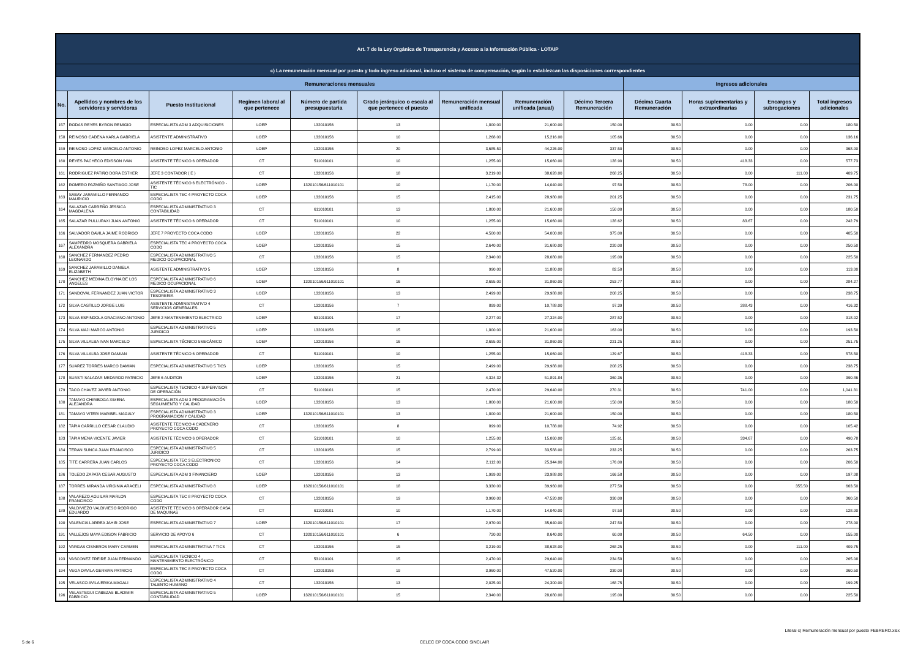| Art. 7 de la Ley Orgánica de Transparencia y Acceso a la Información Pública - LOTAIP | | | | | | | | | | | | |
| c) La remuneración mensual por puesto y todo ingreso adicional, incluso el sistema de compensación, según lo establezcan las disposiciones correspondientes | | | | | | | | | | | | |
| Remuneraciones mensuales | | | | | | | | | Ingresos adicionales | | | |
| No. | Apellidos y nombres de los servidores y servidoras | Puesto Institucional | Regimen laboral al que pertenece | Número de partida presupuestaria | Grado jerárquico o escala al que pertenece el puesto | Remuneración mensual unificada | Remuneración unificada (anual) | Décimo Tercera Remuneración | Décima Cuarta Remuneración | Horas suplementarias y extraordinarias | Encargos y subrogaciones | Total ingresos adicionales |
| 157 | RODAS REYES BYRON REMIGIO | ESPECIALISTA ADM 3 ADQUISICIONES | LOEP | 132010156 | 13 | 1,800.00 | 21,600.00 | 150.00 | 30.50 | 0.00 | 0.00 | 180.50 |
| 158 | REINOSO CADENA KARLA GABRIELA | ASISTENTE ADMINISTRATIVO | LOEP | 132010156 | 10 | 1,268.00 | 15,216.00 | 105.66 | 30.50 | 0.00 | 0.00 | 136.16 |
| 159 | REINOSO LOPEZ MARCELO ANTONIO | REINOSO LOPEZ MARCELO ANTONIO | LOEP | 132010156 | 20 | 3,685.50 | 44,226.00 | 337.50 | 30.50 | 0.00 | 0.00 | 368.00 |
| 160 | REYES PACHECO EDISSON IVAN | ASISTENTE TÉCNICO 6 OPERADOR | CT | 511010101 | 10 | 1,255.00 | 15,060.00 | 128.90 | 30.50 | 418.33 | 0.00 | 577.73 |
| 161 | RODRIGUEZ PATIÑO DORA ESTHER | JEFE 3 CONTADOR ( E ) | CT | 132010156 | 18 | 3,219.00 | 38,628.00 | 268.25 | 30.50 | 0.00 | 111.00 | 409.75 |
| 162 | ROMERO PAZMIÑO SANTIAGO JOSE | ASISTENTE TÉCNICO 6 ELECTRÓNICO - TIC | LOEP | 132010156/611010101 | 10 | 1,170.00 | 14,040.00 | 97.50 | 30.50 | 78.00 | 0.00 | 206.00 |
| 163 | SABAY JARAMILLO FERNANDO MAURICIO | ESPECIALISTA TEC 4 PROYECTO COCA CODO | LOEP | 132010156 | 15 | 2,415.00 | 28,980.00 | 201.25 | 30.50 | 0.00 | 0.00 | 231.75 |
| 164 | SALAZAR CARREÑO JESSICA MAGDALENA | ESPECIALISTA ADMINISTRATIVO 3 CONTABILIDAD | CT | 611010101 | 13 | 1,800.00 | 21,600.00 | 150.00 | 30.50 | 0.00 | 0.00 | 180.50 |
| 165 | SALAZAR PULLUPAXI JUAN ANTONIO | ASISTENTE TÉCNICO 6 OPERADOR | CT | 511010101 | 10 | 1,255.00 | 15,060.00 | 128.62 | 30.50 | 83.67 | 0.00 | 242.79 |
| 166 | SALVADOR DAVILA JAIME RODRIGO | JEFE 7 PROYECTO COCA CODO | LOEP | 132010156 | 22 | 4,500.00 | 54,000.00 | 375.00 | 30.50 | 0.00 | 0.00 | 405.50 |
| 167 | SAMPEDRO MOSQUERA GABRIELA ALEXANDRA | ESPECIALISTA TEC 4 PROYECTO COCA CODO | LOEP | 132010156 | 15 | 2,640.00 | 31,680.00 | 220.00 | 30.50 | 0.00 | 0.00 | 250.50 |
| 168 | SANCHEZ FERNANDEZ PEDRO LEONARDO | ESPECIALISTA ADMINISTRATIVO 5 MEDICO OCUPACIONAL | CT | 132010156 | 15 | 2,340.00 | 28,080.00 | 195.00 | 30.50 | 0.00 | 0.00 | 225.50 |
| 169 | SANCHEZ JARAMILLO DANIELA ELIZABETH | ASISTENTE ADMINISTRATIVO 5 | LOEP | 132010156 | 8 | 990.00 | 11,880.00 | 82.50 | 30.50 | 0.00 | 0.00 | 113.00 |
| 170 | SANCHEZ MEDINA ELOYNA DE LOS ANGELES | ESPECIALISTA ADMINISTRATIVO 6 MEDICO OCUPACIONAL | LOEP | 132010156/611010101 | 16 | 2,655.00 | 31,860.00 | 253.77 | 30.50 | 0.00 | 0.00 | 284.27 |
| 171 | SANDOVAL FERNANDEZ JUAN VICTOR | ESPECIALISTA ADMINISTRATIVO 3 TESORERIA | LOEP | 132010156 | 13 | 2,499.00 | 29,988.00 | 208.25 | 30.50 | 0.00 | 0.00 | 238.75 |
| 172 | SILVA CASTILLO JORGE LUIS | ASISTENTE ADMINISTRATIVO 4 SERVICIOS GENERALES | CT | 132010156 | 7 | 899.00 | 10,788.00 | 97.39 | 30.50 | 288.43 | 0.00 | 416.32 |
| 173 | SILVA ESPINDOLA GRACIANO ANTONIO | JEFE 2 MANTENIMIENTO ELECTRICO | LOEP | 531010101 | 17 | 2,277.00 | 27,324.00 | 287.52 | 30.50 | 0.00 | 0.00 | 318.02 |
| 174 | SILVA MAJI MARCO ANTONIO | ESPECIALISTA ADMINISTRATIVO 5 JURIDICO | LOEP | 132010156 | 15 | 1,800.00 | 21,600.00 | 163.00 | 30.50 | 0.00 | 0.00 | 193.50 |
| 175 | SILVA VILLALBA IVAN MARCELO | ESPECIALISTA TÉCNICO 5MECÁNICO | LOEP | 132010156 | 16 | 2,655.00 | 31,860.00 | 221.25 | 30.50 | 0.00 | 0.00 | 251.75 |
| 176 | SILVA VILLALBA JOSE DAMIAN | ASISTENTE TÉCNICO 6 OPERADOR | CT | 511010101 | 10 | 1,255.00 | 15,060.00 | 129.67 | 30.50 | 418.33 | 0.00 | 578.50 |
| 177 | SUAREZ TORRES MARCO DAMIAN | ESPECIALISTA ADMINISTRATIVO 5 TICS | LOEP | 132010156 | 15 | 2,499.00 | 29,988.00 | 208.25 | 30.50 | 0.00 | 0.00 | 238.75 |
| 178 | SUASTI SALAZAR MEDARDO PATRICIO | JEFE 6 AUDITOR | LOEP | 132010156 | 21 | 4,324.32 | 51,891.84 | 360.36 | 30.50 | 0.00 | 0.00 | 390.86 |
| 179 | TACO CHAVEZ JAVIER ANTONIO | ESPECIALISTA TECNICO 4 SUPERVISOR DE OPERACIÓN | CT | 511010101 | 15 | 2,470.00 | 29,640.00 | 270.31 | 30.50 | 741.00 | 0.00 | 1,041.81 |
| 180 | TAMAYO CHIRIBOGA XIMENA ALEJANDRA | ESPECIALISTA ADM 3 PROGRAMACIÓN SEGUIMIENTO Y CALIDAD | LOEP | 132010156 | 13 | 1,800.00 | 21,600.00 | 150.00 | 30.50 | 0.00 | 0.00 | 180.50 |
| 181 | TAMAYO VITERI MARIBEL MAGALY | ESPECIALISTA ADMINISTRATIVO 3 PROGRAMACION Y CALIDAD | LOEP | 132010156/611010101 | 13 | 1,800.00 | 21,600.00 | 150.00 | 30.50 | 0.00 | 0.00 | 180.50 |
| 182 | TAPIA CARRILLO CESAR CLAUDIO | ASISTENTE TECNICO 4 CADENERO PROYECTO COCA CODO | CT | 132010156 | 8 | 899.00 | 10,788.00 | 74.92 | 30.50 | 0.00 | 0.00 | 105.42 |
| 183 | TAPIA MENA VICENTE JAVIER | ASISTENTE TÉCNICO 6 OPERADOR | CT | 511010101 | 10 | 1,255.00 | 15,060.00 | 125.61 | 30.50 | 334.67 | 0.00 | 490.78 |
| 184 | TERAN SUNCA JUAN FRANCISCO | ESPECIALISTA ADMINISTRATIVO 5 JURIDICO | CT | 132010156 | 15 | 2,799.00 | 33,588.00 | 233.25 | 30.50 | 0.00 | 0.00 | 263.75 |
| 185 | TITE CARRERA JUAN CARLOS | ESPECIALISTA TEC 3 ELECTRONICO PROYECTO COCA CODO | CT | 132010156 | 14 | 2,112.00 | 25,344.00 | 176.00 | 30.50 | 0.00 | 0.00 | 206.50 |
| 186 | TOLEDO ZAPATA CESAR AUGUSTO | ESPECIALISTA ADM 3 FINANCIERO | LOEP | 132010156 | 13 | 1,999.00 | 23,988.00 | 166.58 | 30.50 | 0.00 | 0.00 | 197.08 |
| 187 | TORRES MIRANDA VIRGINIA ARACELI | ESPECIALISTA ADMINISTRATIVO 8 | LOEP | 132010156/611010101 | 18 | 3,330.00 | 39,960.00 | 277.50 | 30.50 | 0.00 | 355.50 | 663.50 |
| 188 | VALAREZO AGUILAR MARLON FRANCISCO | ESPECIALISTA TEC 8 PROYECTO COCA CODO | CT | 132010156 | 19 | 3,960.00 | 47,520.00 | 330.00 | 30.50 | 0.00 | 0.00 | 360.50 |
| 189 | VALDIVIEZO VALDIVIESO RODRIGO EDUARDO | ASISTENTE TECNICO 6 OPERADOR CASA DE MAQUINAS | CT | 611010101 | 10 | 1,170.00 | 14,040.00 | 97.50 | 30.50 | 0.00 | 0.00 | 128.00 |
| 190 | VALENCIA LARREA JAHIR JOSE | ESPECIALISTA ADMINISTRATIVO 7 | LOEP | 132010156/611010101 | 17 | 2,970.00 | 35,640.00 | 247.50 | 30.50 | 0.00 | 0.00 | 278.00 |
| 191 | VALLEJOS MAYA EDISON FABRICIO | SERVICIO DE APOYO 6 | CT | 132010156/611010101 | 6 | 720.00 | 8,640.00 | 60.00 | 30.50 | 64.50 | 0.00 | 155.00 |
| 192 | VARGAS CISNEROS MARY CARMEN | ESPECIALISTA ADMINISTRATIVA 7 TICS | CT | 132010156 | 15 | 3,219.00 | 38,628.00 | 268.25 | 30.50 | 0.00 | 111.00 | 409.75 |
| 193 | VASCONEZ FREIRE JUAN FERNANDO | ESPECIALISTA TECNICO 4 MANTENIMIENTO ELECTRÓNICO | CT | 531010101 | 15 | 2,470.00 | 29,640.00 | 234.58 | 30.50 | 0.00 | 0.00 | 265.08 |
| 194 | VEGA DAVILA GERMAN PATRICIO | ESPECIALISTA TEC 8 PROYECTO COCA CODO | CT | 132010156 | 19 | 3,960.00 | 47,520.00 | 330.00 | 30.50 | 0.00 | 0.00 | 360.50 |
| 195 | VELASCO AVILA ERIKA MAGALI | ESPECIALISTA ADMINISTRATIVO 4 TALENTO HUMANO | CT | 132010156 | 13 | 2,025.00 | 24,300.00 | 168.75 | 30.50 | 0.00 | 0.00 | 199.25 |
| 196 | VELASTEGUI CABEZAS BLADIMIR FABRICIO | ESPECIALISTA ADMINISTRATIVO 5 CONTABILIDAD | LOEP | 132010156/611010101 | 15 | 2,340.00 | 28,080.00 | 195.00 | 30.50 | 0.00 | 0.00 | 225.50 |
Literal c) Remuneración mensual por puesto FEBRERO.xlsx
5 de 6 CELEC EP COCA CODO SINCLAIR